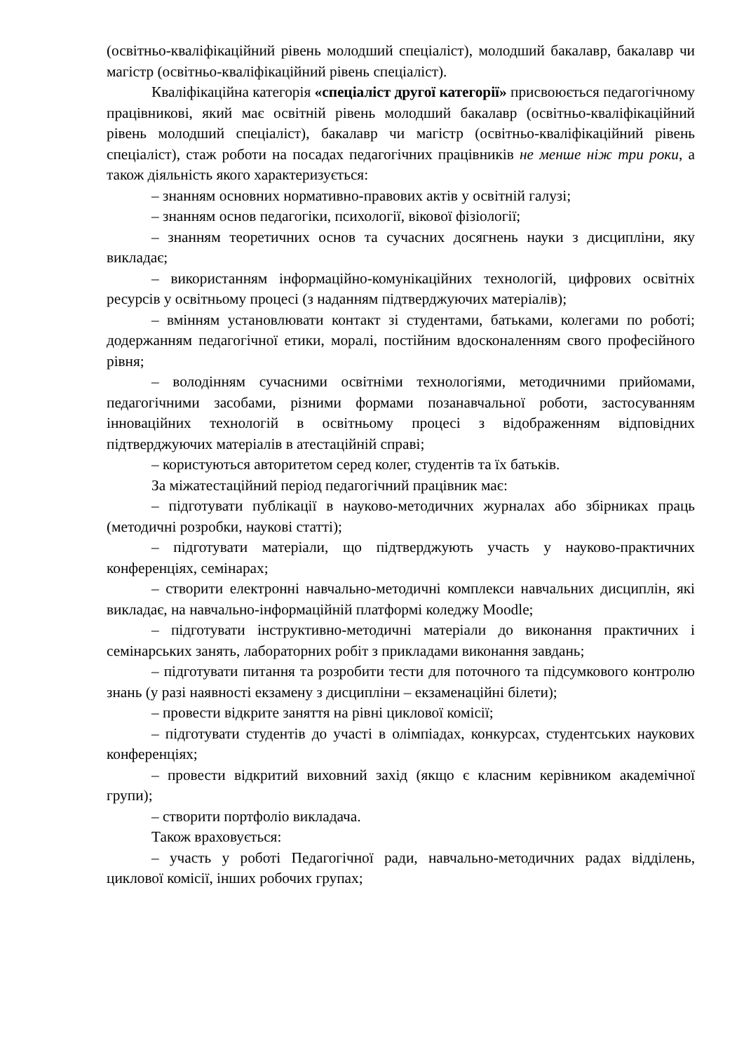(освітньо-кваліфікаційний рівень молодший спеціаліст), молодший бакалавр, бакалавр чи магістр (освітньо-кваліфікаційний рівень спеціаліст).
Кваліфікаційна категорія «спеціаліст другої категорії» присвоюється педагогічному працівникові, який має освітній рівень молодший бакалавр (освітньо-кваліфікаційний рівень молодший спеціаліст), бакалавр чи магістр (освітньо-кваліфікаційний рівень спеціаліст), стаж роботи на посадах педагогічних працівників не менше ніж три роки, а також діяльність якого характеризується:
– знанням основних нормативно-правових актів у освітній галузі;
– знанням основ педагогіки, психології, вікової фізіології;
– знанням теоретичних основ та сучасних досягнень науки з дисципліни, яку викладає;
– використанням інформаційно-комунікаційних технологій, цифрових освітніх ресурсів у освітньому процесі (з наданням підтверджуючих матеріалів);
– вмінням установлювати контакт зі студентами, батьками, колегами по роботі; додержанням педагогічної етики, моралі, постійним вдосконаленням свого професійного рівня;
– володінням сучасними освітніми технологіями, методичними прийомами, педагогічними засобами, різними формами позанавчальної роботи, застосуванням інноваційних технологій в освітньому процесі з відображенням відповідних підтверджуючих матеріалів в атестаційній справі;
– користуються авторитетом серед колег, студентів та їх батьків.
За міжатестаційний період педагогічний працівник має:
– підготувати публікації в науково-методичних журналах або збірниках праць (методичні розробки, наукові статті);
– підготувати матеріали, що підтверджують участь у науково-практичних конференціях, семінарах;
– створити електронні навчально-методичні комплекси навчальних дисциплін, які викладає, на навчально-інформаційній платформі коледжу Moodle;
– підготувати інструктивно-методичні матеріали до виконання практичних і семінарських занять, лабораторних робіт з прикладами виконання завдань;
– підготувати питання та розробити тести для поточного та підсумкового контролю знань (у разі наявності екзамену з дисципліни – екзаменаційні білети);
– провести відкрите заняття на рівні циклової комісії;
– підготувати студентів до участі в олімпіадах, конкурсах, студентських наукових конференціях;
– провести відкритий виховний захід (якщо є класним керівником академічної групи);
– створити портфоліо викладача.
Також враховується:
– участь у роботі Педагогічної ради, навчально-методичних радах відділень, циклової комісії, інших робочих групах;